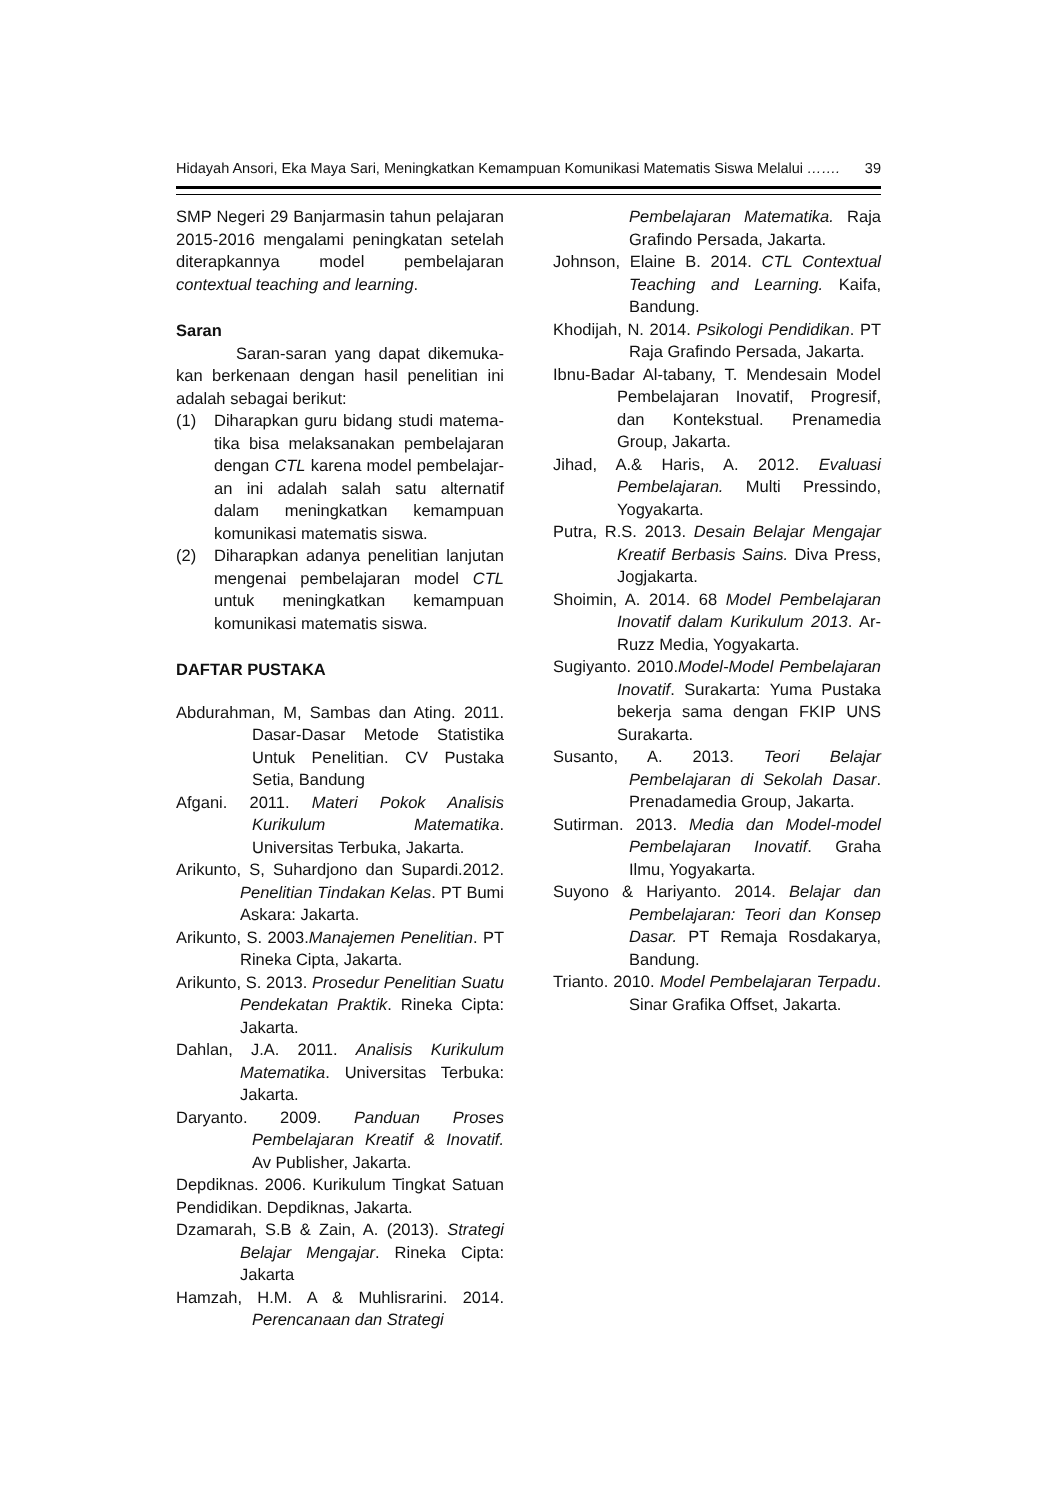Hidayah Ansori, Eka Maya Sari, Meningkatkan Kemampuan Komunikasi Matematis Siswa Melalui ……. 39
SMP Negeri 29 Banjarmasin tahun pelajaran 2015-2016 mengalami peningkatan setelah diterapkannya model pembelajaran contextual teaching and learning.
Saran
Saran-saran yang dapat dikemuka-kan berkenaan dengan hasil penelitian ini adalah sebagai berikut:
(1) Diharapkan guru bidang studi matema-tika bisa melaksanakan pembelajaran dengan CTL karena model pembelajar-an ini adalah salah satu alternatif dalam meningkatkan kemampuan komunikasi matematis siswa.
(2) Diharapkan adanya penelitian lanjutan mengenai pembelajaran model CTL untuk meningkatkan kemampuan komunikasi matematis siswa.
DAFTAR PUSTAKA
Abdurahman, M, Sambas dan Ating. 2011. Dasar-Dasar Metode Statistika Untuk Penelitian. CV Pustaka Setia, Bandung
Afgani. 2011. Materi Pokok Analisis Kurikulum Matematika. Universitas Terbuka, Jakarta.
Arikunto, S, Suhardjono dan Supardi.2012. Penelitian Tindakan Kelas. PT Bumi Askara: Jakarta.
Arikunto, S. 2003.Manajemen Penelitian. PT Rineka Cipta, Jakarta.
Arikunto, S. 2013. Prosedur Penelitian Suatu Pendekatan Praktik. Rineka Cipta: Jakarta.
Dahlan, J.A. 2011. Analisis Kurikulum Matematika. Universitas Terbuka: Jakarta.
Daryanto. 2009. Panduan Proses Pembelajaran Kreatif & Inovatif. Av Publisher, Jakarta.
Depdiknas. 2006. Kurikulum Tingkat Satuan Pendidikan. Depdiknas, Jakarta.
Dzamarah, S.B & Zain, A. (2013). Strategi Belajar Mengajar. Rineka Cipta: Jakarta
Hamzah, H.M. A & Muhlisrarini. 2014. Perencanaan dan Strategi
Pembelajaran Matematika. Raja Grafindo Persada, Jakarta.
Johnson, Elaine B. 2014. CTL Contextual Teaching and Learning. Kaifa, Bandung.
Khodijah, N. 2014. Psikologi Pendidikan. PT Raja Grafindo Persada, Jakarta.
Ibnu-Badar Al-tabany, T. Mendesain Model Pembelajaran Inovatif, Progresif, dan Kontekstual. Prenamedia Group, Jakarta.
Jihad, A.& Haris, A. 2012. Evaluasi Pembelajaran. Multi Pressindo, Yogyakarta.
Putra, R.S. 2013. Desain Belajar Mengajar Kreatif Berbasis Sains. Diva Press, Jogjakarta.
Shoimin, A. 2014. 68 Model Pembelajaran Inovatif dalam Kurikulum 2013. Ar-Ruzz Media, Yogyakarta.
Sugiyanto. 2010.Model-Model Pembelajaran Inovatif. Surakarta: Yuma Pustaka bekerja sama dengan FKIP UNS Surakarta.
Susanto, A. 2013. Teori Belajar Pembelajaran di Sekolah Dasar. Prenadamedia Group, Jakarta.
Sutirman. 2013. Media dan Model-model Pembelajaran Inovatif. Graha Ilmu, Yogyakarta.
Suyono & Hariyanto. 2014. Belajar dan Pembelajaran: Teori dan Konsep Dasar. PT Remaja Rosdakarya, Bandung.
Trianto. 2010. Model Pembelajaran Terpadu. Sinar Grafika Offset, Jakarta.